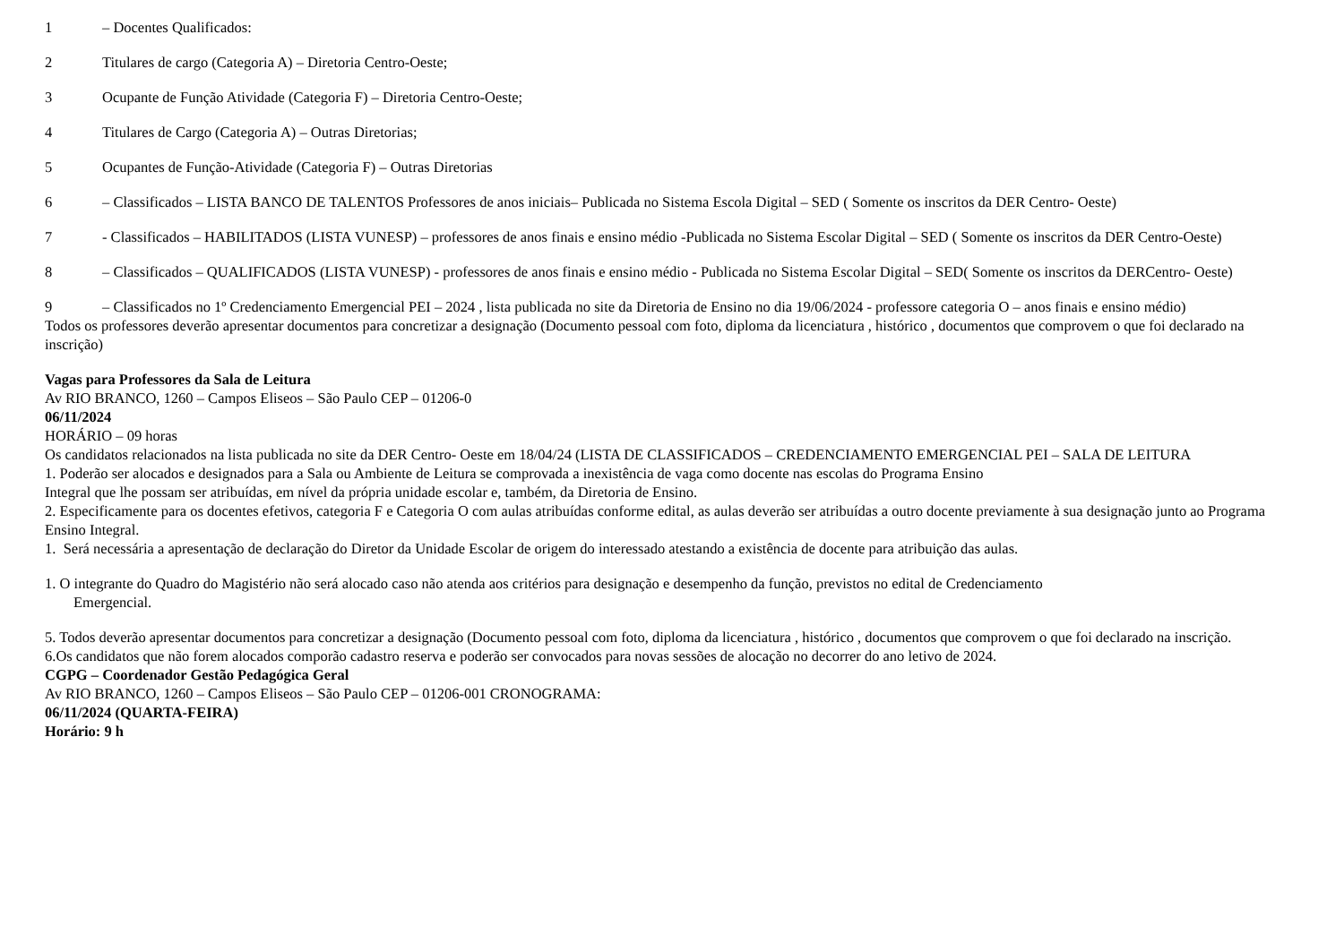1 – Docentes Qualificados:
2 Titulares de cargo (Categoria A) – Diretoria Centro-Oeste;
3 Ocupante de Função Atividade (Categoria F) – Diretoria Centro-Oeste;
4 Titulares de Cargo (Categoria A) – Outras Diretorias;
5 Ocupantes de Função-Atividade (Categoria F) – Outras Diretorias
6 – Classificados – LISTA BANCO DE TALENTOS Professores de anos iniciais– Publicada no Sistema Escola Digital – SED ( Somente os inscritos da DER Centro- Oeste)
7 - Classificados – HABILITADOS (LISTA VUNESP) – professores de anos finais e ensino médio -Publicada no Sistema Escolar Digital – SED ( Somente os inscritos da DER Centro-Oeste)
8 – Classificados – QUALIFICADOS (LISTA VUNESP) - professores de anos finais e ensino médio - Publicada no Sistema Escolar Digital – SED( Somente os inscritos da DERCentro- Oeste)
9 – Classificados no 1º Credenciamento Emergencial PEI – 2024 , lista publicada no site da Diretoria de Ensino no dia 19/06/2024 - professore categoria O – anos finais e ensino médio)
Todos os professores deverão apresentar documentos para concretizar a designação (Documento pessoal com foto, diploma da licenciatura , histórico , documentos que comprovem o que foi declarado na inscrição)
Vagas para Professores da Sala de Leitura
Av RIO BRANCO, 1260 – Campos Eliseos – São Paulo CEP – 01206-0
06/11/2024
HORÁRIO – 09 horas
Os candidatos relacionados na lista publicada no site da DER Centro- Oeste em 18/04/24 (LISTA DE CLASSIFICADOS – CREDENCIAMENTO EMERGENCIAL PEI – SALA DE LEITURA
1. Poderão ser alocados e designados para a Sala ou Ambiente de Leitura se comprovada a inexistência de vaga como docente nas escolas do Programa Ensino
Integral que lhe possam ser atribuídas, em nível da própria unidade escolar e, também, da Diretoria de Ensino.
2. Especificamente para os docentes efetivos, categoria F e Categoria O com aulas atribuídas conforme edital, as aulas deverão ser atribuídas a outro docente previamente à sua designação junto ao Programa Ensino Integral.
1. Será necessária a apresentação de declaração do Diretor da Unidade Escolar de origem do interessado atestando a existência de docente para atribuição das aulas.
1. O integrante do Quadro do Magistério não será alocado caso não atenda aos critérios para designação e desempenho da função, previstos no edital de Credenciamento
Emergencial.
5. Todos deverão apresentar documentos para concretizar a designação (Documento pessoal com foto, diploma da licenciatura , histórico , documentos que comprovem o que foi declarado na inscrição.
6.Os candidatos que não forem alocados comporão cadastro reserva e poderão ser convocados para novas sessões de alocação no decorrer do ano letivo de 2024.
CGPG – Coordenador Gestão Pedagógica Geral
Av RIO BRANCO, 1260 – Campos Eliseos – São Paulo CEP – 01206-001 CRONOGRAMA:
06/11/2024 (QUARTA-FEIRA)
Horário: 9 h